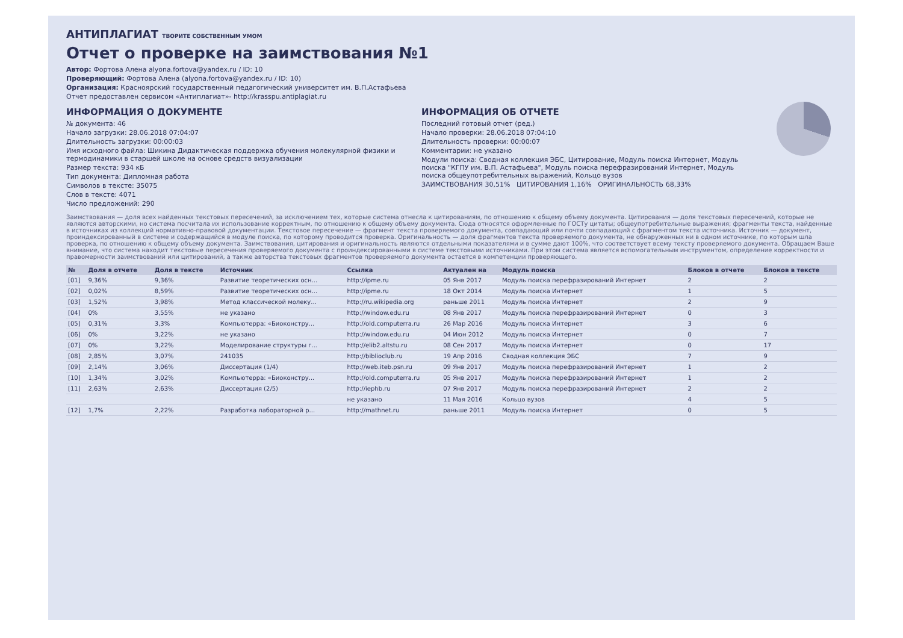АНТИПЛАГИАТ ТВОРИТЕ СОБСТВЕННЫМ УМОМ
Отчет о проверке на заимствования №1
Автор: Фортова Алена alyona.fortova@yandex.ru / ID: 10
Проверяющий: Фортова Алена (alyona.fortova@yandex.ru / ID: 10)
Организация: Красноярский государственный педагогический университет им. В.П.Астафьева
Отчет предоставлен сервисом «Антиплагиат»- http://krasspu.antiplagiat.ru
ИНФОРМАЦИЯ О ДОКУМЕНТЕ
№ документа: 46
Начало загрузки: 28.06.2018 07:04:07
Длительность загрузки: 00:00:03
Имя исходного файла: Шикина Дидактическая поддержка обучения молекулярной физики и термодинамики в старшей школе на основе средств визуализации
Размер текста: 934 кБ
Тип документа: Дипломная работа
Символов в тексте: 35075
Слов в тексте: 4071
Число предложений: 290
ИНФОРМАЦИЯ ОБ ОТЧЕТЕ
Последний готовый отчет (ред.)
Начало проверки: 28.06.2018 07:04:10
Длительность проверки: 00:00:07
Комментарии: не указано
Модули поиска: Сводная коллекция ЭБС, Цитирование, Модуль поиска Интернет, Модуль поиска "КГПУ им. В.П. Астафьева", Модуль поиска перефразирований Интернет, Модуль поиска общеупотребительных выражений, Кольцо вузов
ЗАИМСТВОВАНИЯ 30,51% ЦИТИРОВАНИЯ 1,16% ОРИГИНАЛЬНОСТЬ 68,33%
Заимствования — доля всех найденных текстовых пересечений, за исключением тех, которые система отнесла к цитированиям, по отношению к общему объему документа. Цитирования — доля текстовых пересечений, которые не являются авторскими, но система посчитала их использование корректным, по отношению к общему объему документа. Сюда относятся оформленные по ГОСТу цитаты; общеупотребительные выражения; фрагменты текста, найденные в источниках из коллекций нормативно-правовой документации. Текстовое пересечение — фрагмент текста проверяемого документа, совпадающий или почти совпадающий с фрагментом текста источника. Источник — документ, проиндексированный в системе и содержащийся в модуле поиска, по которому проводится проверка. Оригинальность — доля фрагментов текста проверяемого документа, не обнаруженных ни в одном источнике, по которым шла проверка, по отношению к общему объему документа. Заимствования, цитирования и оригинальность являются отдельными показателями и в сумме дают 100%, что соответствует всему тексту проверяемого документа. Обращаем Ваше внимание, что система находит текстовые пересечения проверяемого документа с проиндексированными в системе текстовыми источниками. При этом система является вспомогательным инструментом, определение корректности и правомерности заимствований или цитирований, а также авторства текстовых фрагментов проверяемого документа остается в компетенции проверяющего.
| № | Доля в отчете | Доля в тексте | Источник | Ссылка | Актуален на | Модуль поиска | Блоков в отчете | Блоков в тексте |
| --- | --- | --- | --- | --- | --- | --- | --- | --- |
| [01] | 9,36% | 9,36% | Развитие теоретических осн... | http://ipme.ru | 05 Янв 2017 | Модуль поиска перефразирований Интернет | 2 | 2 |
| [02] | 0,02% | 8,59% | Развитие теоретических осн... | http://ipme.ru | 18 Окт 2014 | Модуль поиска Интернет | 1 | 5 |
| [03] | 1,52% | 3,98% | Метод классической молеку... | http://ru.wikipedia.org | раньше 2011 | Модуль поиска Интернет | 2 | 9 |
| [04] | 0% | 3,55% | не указано | http://window.edu.ru | 08 Янв 2017 | Модуль поиска перефразирований Интернет | 0 | 3 |
| [05] | 0,31% | 3,3% | Компьютерра: «Биоконстру... | http://old.computerra.ru | 26 Мар 2016 | Модуль поиска Интернет | 3 | 6 |
| [06] | 0% | 3,22% | не указано | http://window.edu.ru | 04 Июн 2012 | Модуль поиска Интернет | 0 | 7 |
| [07] | 0% | 3,22% | Моделирование структуры г... | http://elib2.altstu.ru | 08 Сен 2017 | Модуль поиска Интернет | 0 | 17 |
| [08] | 2,85% | 3,07% | 241035 | http://biblioclub.ru | 19 Апр 2016 | Сводная коллекция ЭБС | 7 | 9 |
| [09] | 2,14% | 3,06% | Диссертация (1/4) | http://web.iteb.psn.ru | 09 Янв 2017 | Модуль поиска перефразирований Интернет | 1 | 2 |
| [10] | 1,34% | 3,02% | Компьютерра: «Биоконстру... | http://old.computerra.ru | 05 Янв 2017 | Модуль поиска перефразирований Интернет | 1 | 2 |
| [11] | 2,63% | 2,63% | Диссертация (2/5) | http://iephb.ru | 07 Янв 2017 | Модуль поиска перефразирований Интернет | 2 | 2 |
| | | | | не указано | 11 Мая 2016 | Кольцо вузов | 4 | 5 |
| [12] | 1,7% | 2,22% | Разработка лабораторной р... | http://mathnet.ru | раньше 2011 | Модуль поиска Интернет | 0 | 5 |